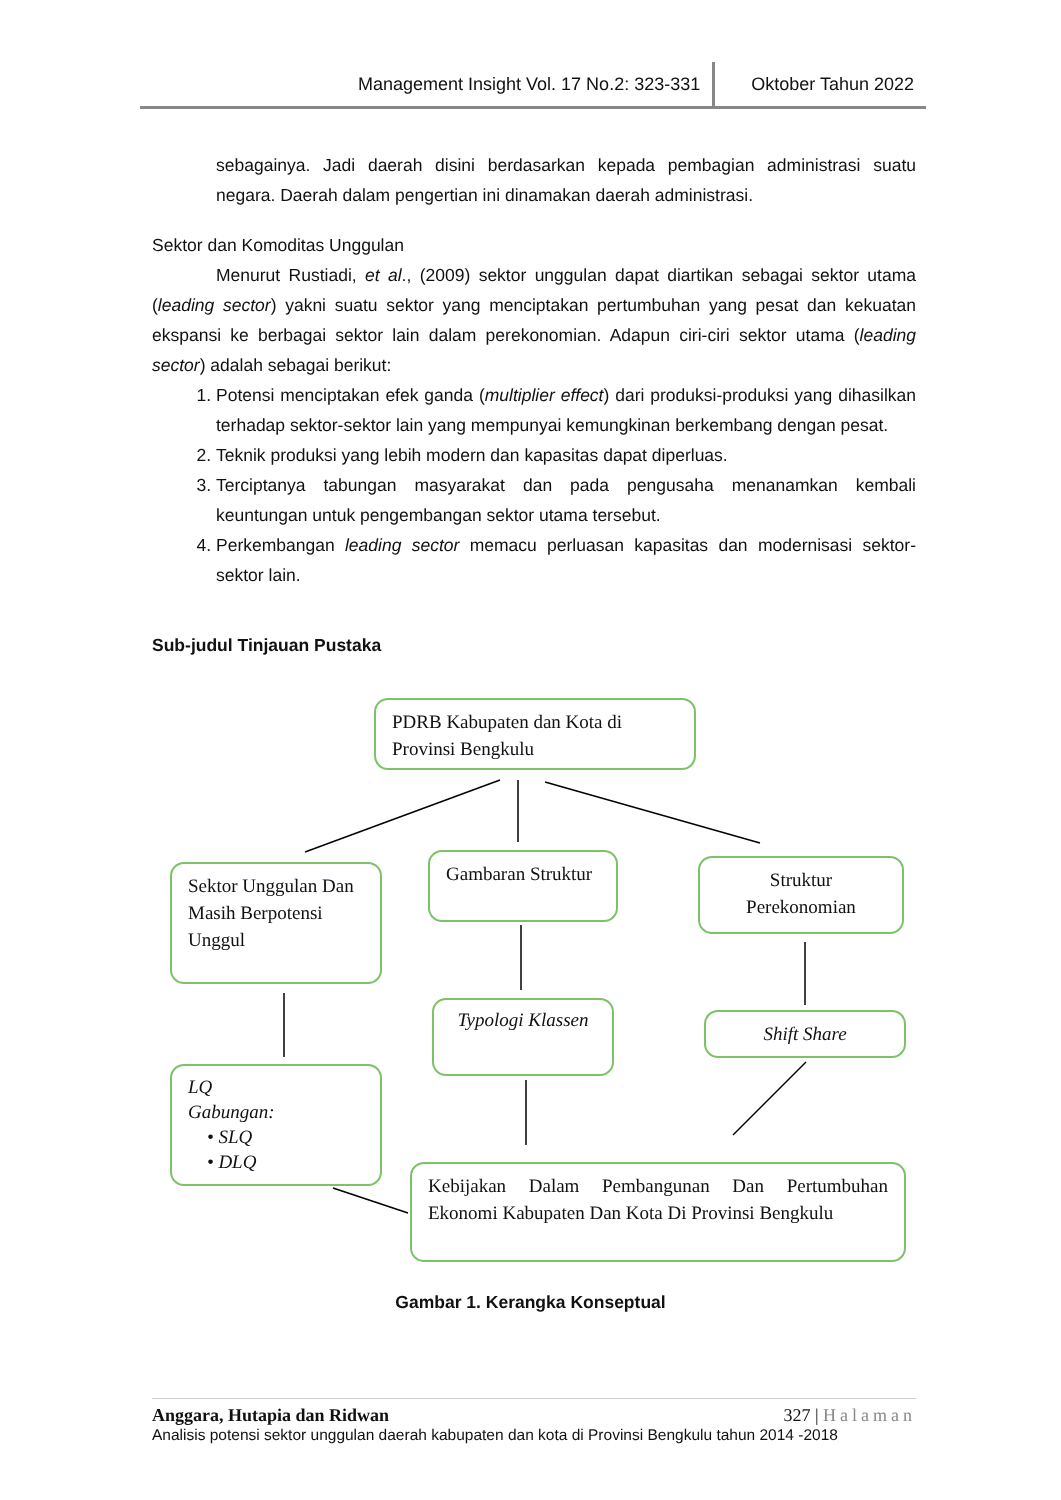Management Insight Vol. 17 No.2: 323-331 Oktober Tahun 2022
sebagainya. Jadi daerah disini berdasarkan kepada pembagian administrasi suatu negara. Daerah dalam pengertian ini dinamakan daerah administrasi.
Sektor dan Komoditas Unggulan
Menurut Rustiadi, et al., (2009) sektor unggulan dapat diartikan sebagai sektor utama (leading sector) yakni suatu sektor yang menciptakan pertumbuhan yang pesat dan kekuatan ekspansi ke berbagai sektor lain dalam perekonomian. Adapun ciri-ciri sektor utama (leading sector) adalah sebagai berikut:
1. Potensi menciptakan efek ganda (multiplier effect) dari produksi-produksi yang dihasilkan terhadap sektor-sektor lain yang mempunyai kemungkinan berkembang dengan pesat.
2. Teknik produksi yang lebih modern dan kapasitas dapat diperluas.
3. Terciptanya tabungan masyarakat dan pada pengusaha menanamkan kembali keuntungan untuk pengembangan sektor utama tersebut.
4. Perkembangan leading sector memacu perluasan kapasitas dan modernisasi sektor-sektor lain.
Sub-judul Tinjauan Pustaka
PDRB Kabupaten dan Kota di Provinsi Bengkulu
Sektor Unggulan Dan Masih Berpotensi Unggul
Gambaran Struktur
Struktur Perekonomian
Typologi Klassen
Shift Share
LQ
Gabungan:
• SLQ
• DLQ
Kebijakan Dalam Pembangunan Dan Pertumbuhan Ekonomi Kabupaten Dan Kota Di Provinsi Bengkulu
Gambar 1. Kerangka Konseptual
Anggara, Hutapia dan Ridwan 327 | Halaman
Analisis potensi sektor unggulan daerah kabupaten dan kota di Provinsi Bengkulu tahun 2014 -2018